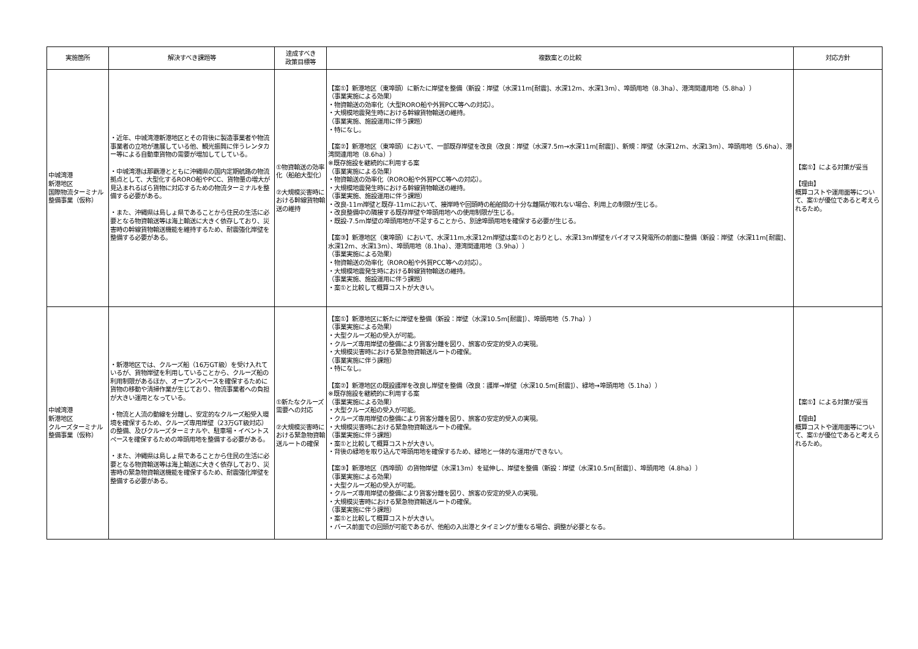| 実施箇所 | 解決すべき課題等 | 達成すべき 政策目標等 | 複数案との比較 | 対応方針 |
| --- | --- | --- | --- | --- |
| 中城湾港 新港地区 国際物流ターミナル整備事業（仮称） | ・近年、中城湾港新港地区とその背後に製造事業者や物流事業者の立地が進展している他、観光振興に伴うレンタカー等による自動車貨物の需要が増加してしている。 ・中城湾港は那覇港とともに沖縄県の国内定期航路の物流拠点として、大型化するRORO船やPCC、貨物量の増大が見込まれるばら貨物に対応するための物流ターミナルを整備する必要がある。 ・また、沖縄県は島しょ県であることから住民の生活に必要となる物資輸送等は海上輸送に大きく依存しており、災害時の幹線貨物輸送機能を維持するため、耐震強化岸壁を整備する必要がある。 | ①物資輸送の効率化（船舶大型化） ②大規模災害時における幹線貨物輸送の維持 | 【案①】新港地区（東埠頭）に新たに岸壁を整備（新設：岸壁（水深11m[耐震]、水深12m、水深13m）、埠頭用地（8.3ha）、港湾関連用地（5.8ha）） （事業実施による効果） ・物資輸送の効率化（大型RORO船や外貿PCC等への対応）。 ・大規模地震発生時における幹線貨物輸送の維持。 （事業実施、施設運用に伴う課題） ・特になし。 【案②】新港地区（東埠頭）において、一部既存岸壁を改良（改良：岸壁（水深7.5m→水深11m[耐震]）、新規：岸壁（水深12m、水深13m）、埠頭用地（5.6ha）、港湾関連用地（8.6ha）） ※既存施設を継続的に利用する案 （事業実施による効果） ・物資輸送の効率化（RORO船や外貿PCC等への対応）。 ・大規模地震発生時における幹線貨物輸送の維持。 （事業実施、施設運用に伴う課題） ・改良-11m岸壁と既存-11mにおいて、接岸時や回頭時の船舶間の十分な離隔が取れない場合、利用上の制限が生じる。 ・改良整備中の隣接する既存岸壁や埠頭用地への使用制限が生じる。 ・既設-7.5m岸壁の埠頭用地が不足することから、別途埠頭用地を確保する必要が生じる。 【案③】新港地区（東埠頭）において、水深11m,水深12m岸壁は案①のとおりとし、水深13m岸壁をバイオマス発電所の前面に整備（新設：岸壁（水深11m[耐震]、水深12m、水深13m）、埠頭用地（8.1ha）、港湾関連用地（3.9ha）） （事業実施による効果） ・物資輸送の効率化（RORO船や外貿PCC等への対応）。 ・大規模地震発生時における幹線貨物輸送の維持。 （事業実施、施設運用に伴う課題） ・案①と比較して概算コストが大きい。 | 【案①】による対策が妥当 【理由】 概算コストや運用面等について、案①が優位であると考えられるため。 |
| 中城湾港 新港地区 クルーズターミナル整備事業（仮称） | ・新港地区では、クルーズ船（16万GT級）を受け入れているが、貨物岸壁を利用していることから、クルーズ船の利用制限があるほか、オープンスペースを確保するために貨物の移動や清掃作業が生じており、物流事業者への負担が大きい運用となっている。 ・物流と人流の動線を分離し、安定的なクルーズ船受入環境を確保するため、クルーズ専用岸壁（23万GT級対応）の整備、及びクルーズターミナルや、駐車場・イベントスペースを確保するための埠頭用地を整備する必要がある。 ・また、沖縄県は島しょ県であることから住民の生活に必要となる物資輸送等は海上輸送に大きく依存しており、災害時の緊急物資輸送機能を確保するため、耐震強化岸壁を整備する必要がある。 | ①新たなクルーズ需要への対応 ②大規模災害時における緊急物資輸送ルートの確保 | 【案①】新港地区に新たに岸壁を整備（新設：岸壁（水深10.5m[耐震]）、埠頭用地（5.7ha）） （事業実施による効果） ・大型クルーズ船の受入が可能。 ・クルーズ専用岸壁の整備により貨客分離を図り、旅客の安定的受入の実現。 ・大規模災害時における緊急物資輸送ルートの確保。 （事業実施に伴う課題） ・特になし。 【案②】新港地区の既設護岸を改良し岸壁を整備（改良：護岸→岸壁（水深10.5m[耐震]）、緑地→埠頭用地（5.1ha）） ※既存施設を継続的に利用する案 （事業実施による効果） ・大型クルーズ船の受入が可能。 ・クルーズ専用岸壁の整備により貨客分離を図り、旅客の安定的受入の実現。 ・大規模災害時における緊急物資輸送ルートの確保。 （事業実施に伴う課題） ・案①と比較して概算コストが大きい。 ・背後の緑地を取り込んで埠頭用地を確保するため、緑地と一体的な運用ができない。 【案③】新港地区（西埠頭）の貨物岸壁（水深13m）を延伸し、岸壁を整備（新設：岸壁（水深10.5m[耐震]）、埠頭用地（4.8ha）） （事業実施による効果） ・大型クルーズ船の受入が可能。 ・クルーズ専用岸壁の整備により貨客分離を図り、旅客の安定的受入の実現。 ・大規模災害時における緊急物資輸送ルートの確保。 （事業実施に伴う課題） ・案①と比較して概算コストが大きい。 ・バース前面での回頭が可能であるが、他船の入出港とタイミングが重なる場合、調整が必要となる。 | 【案①】による対策が妥当 【理由】 概算コストや運用面等について、案①が優位であると考えられるため。 |